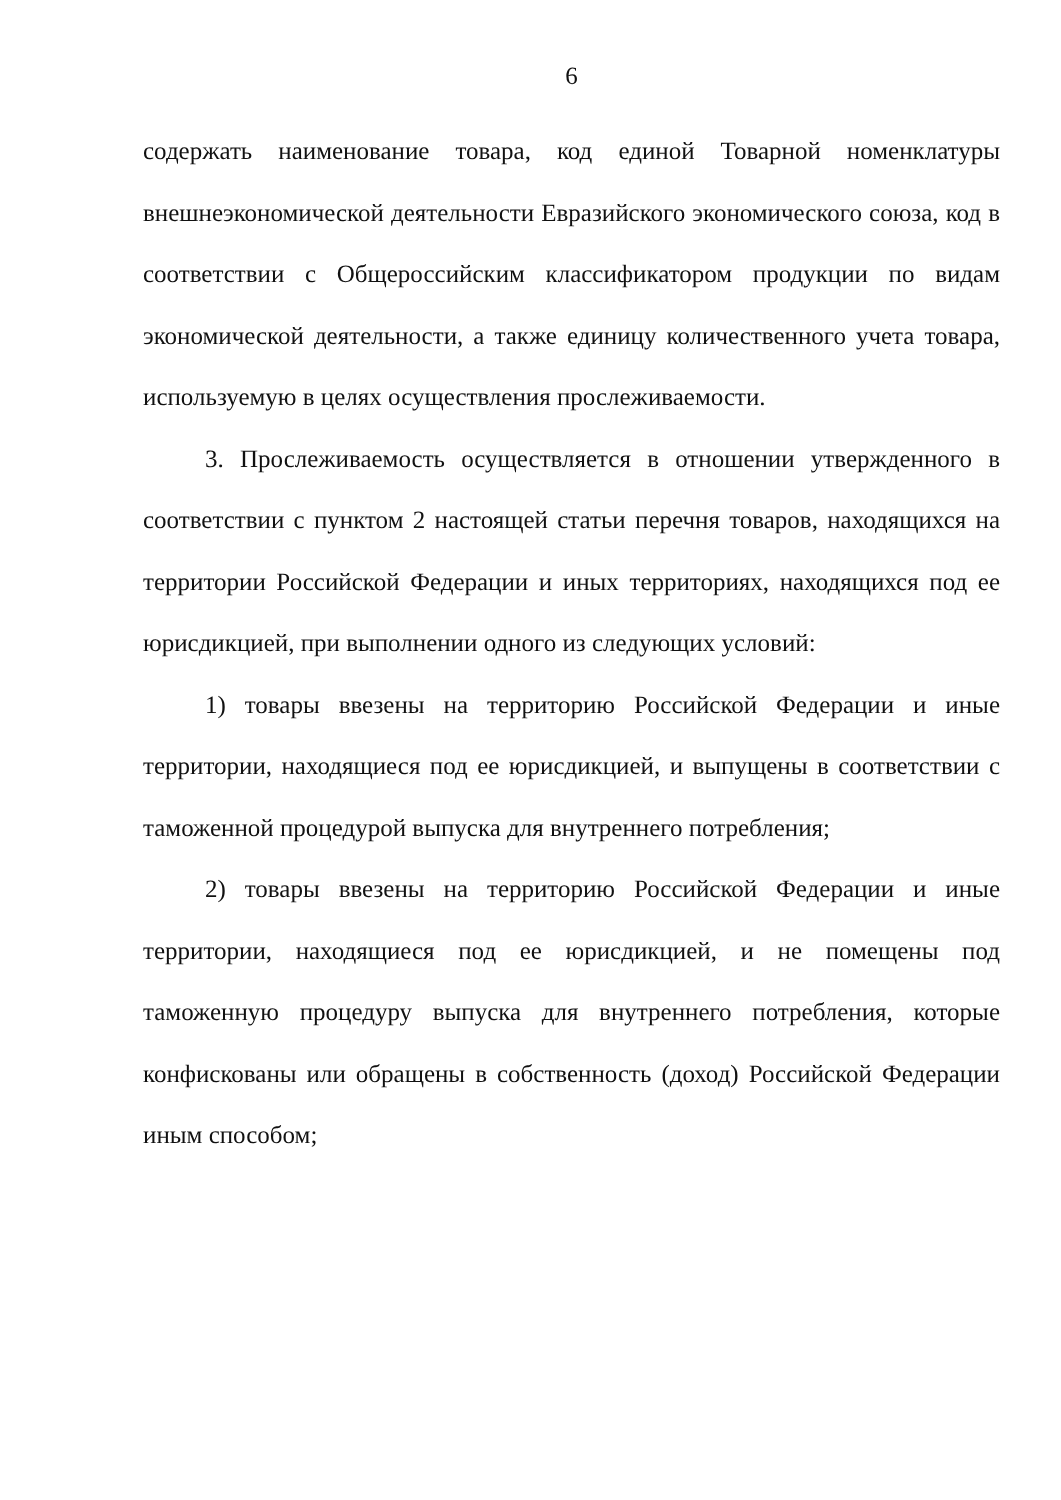6
содержать наименование товара, код единой Товарной номенклатуры внешнеэкономической деятельности Евразийского экономического союза, код в соответствии с Общероссийским классификатором продукции по видам экономической деятельности, а также единицу количественного учета товара, используемую в целях осуществления прослеживаемости.
3. Прослеживаемость осуществляется в отношении утвержденного в соответствии с пунктом 2 настоящей статьи перечня товаров, находящихся на территории Российской Федерации и иных территориях, находящихся под ее юрисдикцией, при выполнении одного из следующих условий:
1) товары ввезены на территорию Российской Федерации и иные территории, находящиеся под ее юрисдикцией, и выпущены в соответствии с таможенной процедурой выпуска для внутреннего потребления;
2) товары ввезены на территорию Российской Федерации и иные территории, находящиеся под ее юрисдикцией, и не помещены под таможенную процедуру выпуска для внутреннего потребления, которые конфискованы или обращены в собственность (доход) Российской Федерации иным способом;